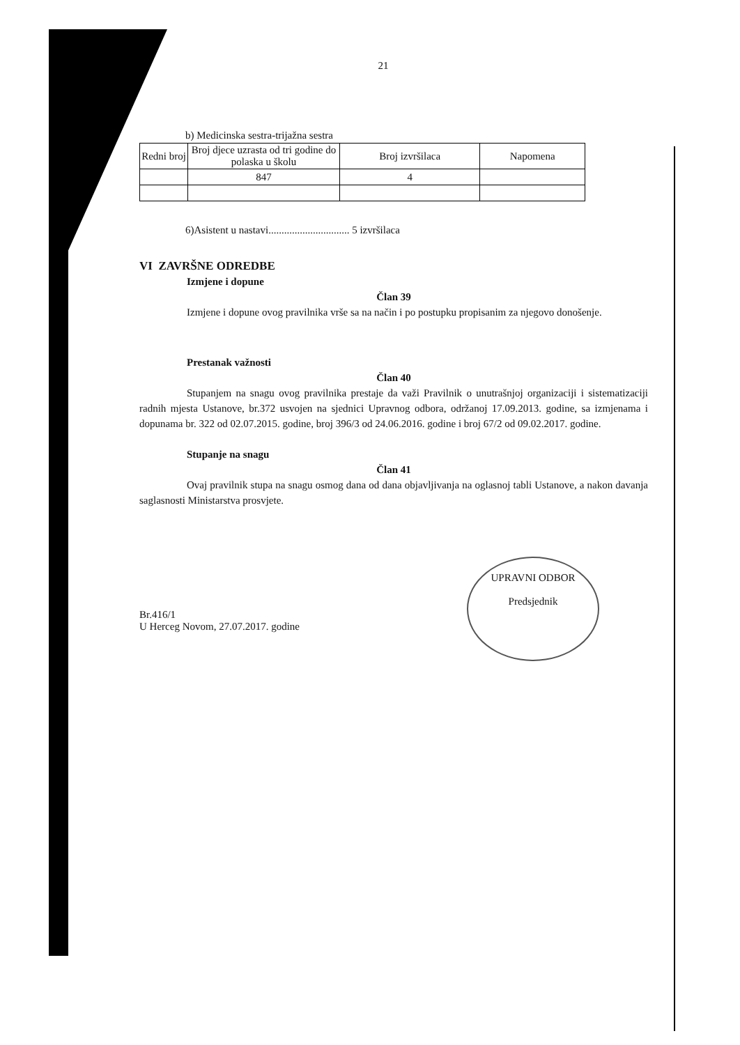21
b) Medicinska sestra-trijažna sestra
| Redni broj | Broj djece uzrasta od tri godine do polaska u školu | Broj izvršilaca | Napomena |
| --- | --- | --- | --- |
| | 847 | 4 | |
6)Asistent u nastavi............................... 5 izvršilaca
VI ZAVRŠNE ODREDBE
Izmjene i dopune
Član 39
Izmjene i dopune ovog pravilnika vrše sa na način i po postupku propisanim za njegovo donošenje.
Prestanak važnosti
Član 40
Stupanjem na snagu ovog pravilnika prestaje da važi Pravilnik o unutrašnjoj organizaciji i sistematizaciji radnih mjesta Ustanove, br.372 usvojen na sjednici Upravnog odbora, održanoj 17.09.2013. godine, sa izmjenama i dopunama br. 322 od 02.07.2015. godine, broj 396/3 od 24.06.2016. godine i broj 67/2 od 09.02.2017. godine.
Stupanje na snagu
Član 41
Ovaj pravilnik stupa na snagu osmog dana od dana objavljivanja na oglasnoj tabli Ustanove, a nakon davanja saglasnosti Ministarstva prosvjete.
Br.416/1
U Herceg Novom, 27.07.2017. godine
UPRAVNI ODBOR
Predsjednik